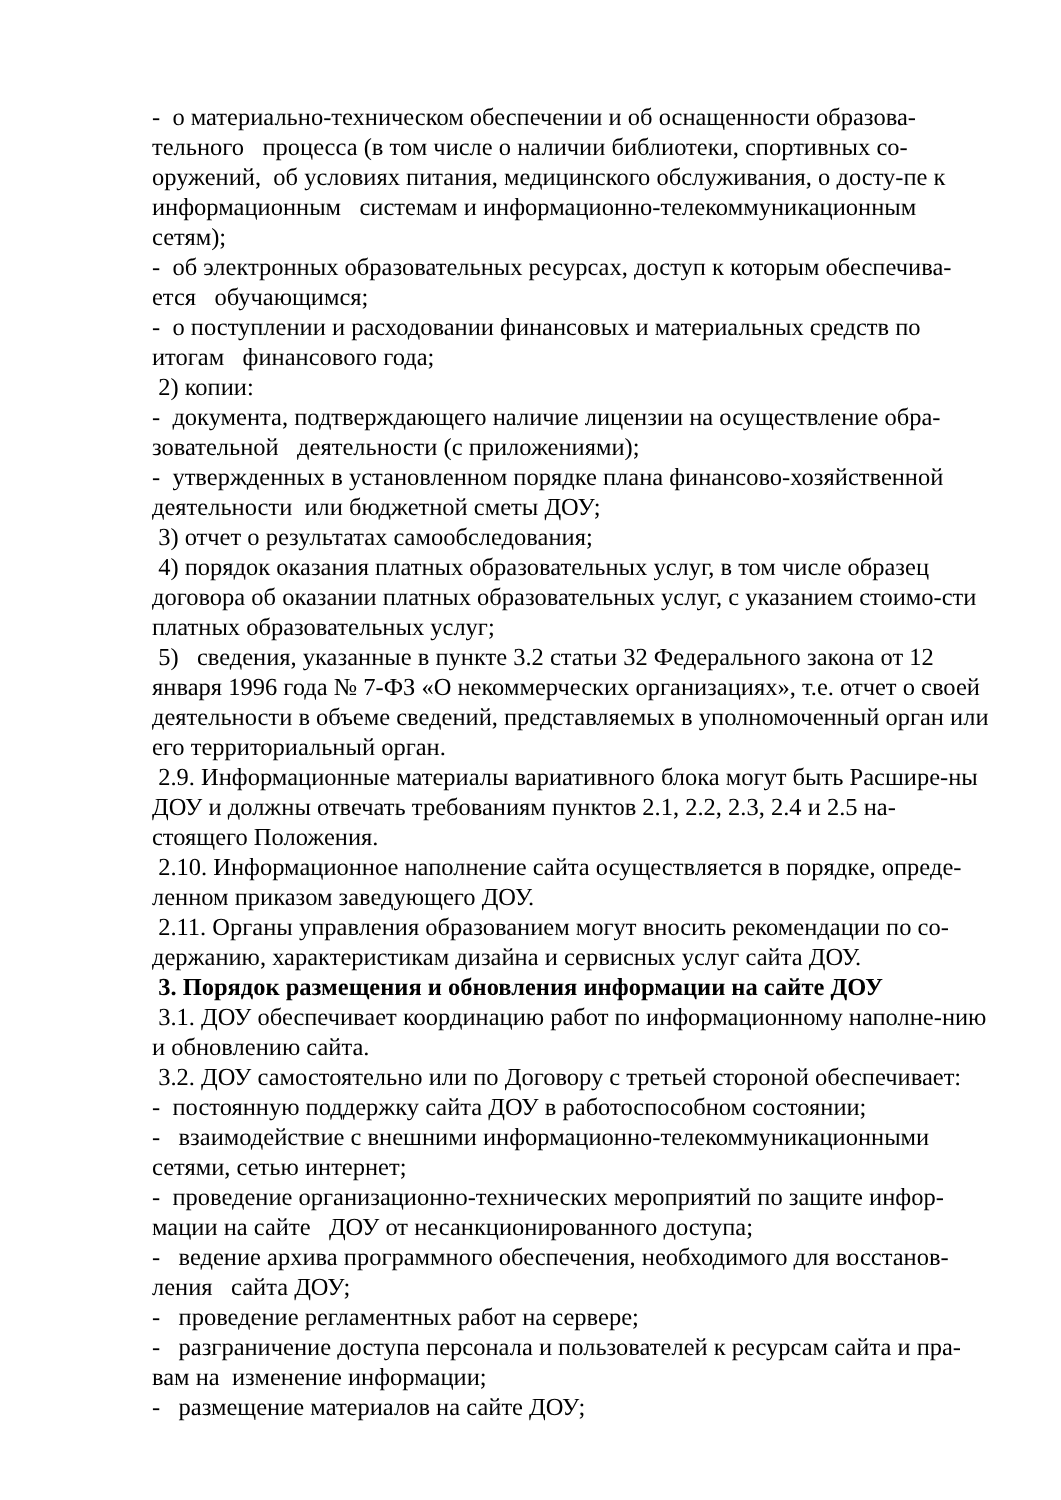- о материально-техническом обеспечении и об оснащенности образова-тельного процесса (в том числе о наличии библиотеки, спортивных со-оружений, об условиях питания, медицинского обслуживания, о досту-пе к информационным системам и информационно-телекоммуникационным сетям);
- об электронных образовательных ресурсах, доступ к которым обеспечива-ется обучающимся;
- о поступлении и расходовании финансовых и материальных средств по итогам финансового года;
2) копии:
- документа, подтверждающего наличие лицензии на осуществление обра-зовательной деятельности (с приложениями);
- утвержденных в установленном порядке плана финансово-хозяйственной деятельности или бюджетной сметы ДОУ;
3) отчет о результатах самообследования;
4) порядок оказания платных образовательных услуг, в том числе образец договора об оказании платных образовательных услуг, с указанием стоимо-сти платных образовательных услуг;
5) сведения, указанные в пункте 3.2 статьи 32 Федерального закона от 12 января 1996 года № 7-ФЗ «О некоммерческих организациях», т.е. отчет о своей деятельности в объеме сведений, представляемых в уполномоченный орган или его территориальный орган.
2.9. Информационные материалы вариативного блока могут быть Расшире-ны ДОУ и должны отвечать требованиям пунктов 2.1, 2.2, 2.3, 2.4 и 2.5 на-стоящего Положения.
2.10. Информационное наполнение сайта осуществляется в порядке, опреде-ленном приказом заведующего ДОУ.
2.11. Органы управления образованием могут вносить рекомендации по со-держанию, характеристикам дизайна и сервисных услуг сайта ДОУ.
3. Порядок размещения и обновления информации на сайте ДОУ
3.1. ДОУ обеспечивает координацию работ по информационному наполне-нию и обновлению сайта.
3.2. ДОУ самостоятельно или по Договору с третьей стороной обеспечивает:
- постоянную поддержку сайта ДОУ в работоспособном состоянии;
- взаимодействие с внешними информационно-телекоммуникационными сетями, сетью интернет;
- проведение организационно-технических мероприятий по защите инфор-мации на сайте ДОУ от несанкционированного доступа;
- ведение архива программного обеспечения, необходимого для восстанов-ления сайта ДОУ;
- проведение регламентных работ на сервере;
- разграничение доступа персонала и пользователей к ресурсам сайта и пра-вам на изменение информации;
- размещение материалов на сайте ДОУ;